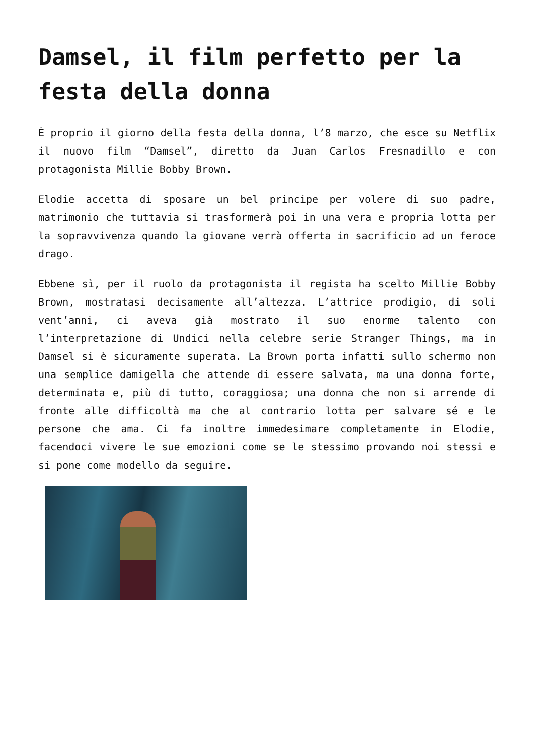Damsel, il film perfetto per la festa della donna
È proprio il giorno della festa della donna, l’8 marzo, che esce su Netflix il nuovo film “Damsel”, diretto da Juan Carlos Fresnadillo e con protagonista Millie Bobby Brown.
Elodie accetta di sposare un bel principe per volere di suo padre, matrimonio che tuttavia si trasformerà poi in una vera e propria lotta per la sopravvivenza quando la giovane verrà offerta in sacrificio ad un feroce drago.
Ebbene sì, per il ruolo da protagonista il regista ha scelto Millie Bobby Brown, mostratasi decisamente all’altezza. L’attrice prodigio, di soli vent’anni, ci aveva già mostrato il suo enorme talento con l’interpretazione di Undici nella celebre serie Stranger Things, ma in Damsel si è sicuramente superata. La Brown porta infatti sullo schermo non una semplice damigella che attende di essere salvata, ma una donna forte, determinata e, più di tutto, coraggiosa; una donna che non si arrende di fronte alle difficoltà ma che al contrario lotta per salvare sé e le persone che ama. Ci fa inoltre immedesimare completamente in Elodie, facendoci vivere le sue emozioni come se le stessimo provando noi stessi e si pone come modello da seguire.